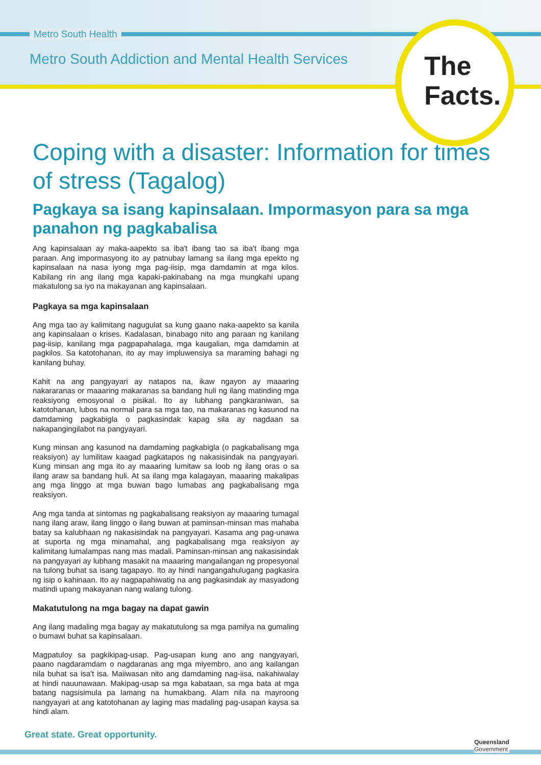Metro South Health
Metro South Addiction and Mental Health Services
The
Facts.
Coping with a disaster: Information for times of stress (Tagalog)
Pagkaya sa isang kapinsalaan. Impormasyon para sa mga panahon ng pagkabalisa
Ang kapinsalaan ay maka-aapekto sa iba't ibang tao sa iba't ibang mga paraan. Ang impormasyong ito ay patnubay lamang sa ilang mga epekto ng kapinsalaan na nasa iyong mga pag-iisip, mga damdamin at mga kilos. Kabilang rin ang ilang mga kapaki-pakinabang na mga mungkahi upang makatulong sa iyo na makayanan ang kapinsalaan.
Pagkaya sa mga kapinsalaan
Ang mga tao ay kalimitang nagugulat sa kung gaano naka-aapekto sa kanila ang kapinsalaan o krises. Kadalasan, binabago nito ang paraan ng kanilang pag-iisip, kanilang mga pagpapahalaga, mga kaugalian, mga damdamin at pagkilos. Sa katotohanan, ito ay may impluwensiya sa maraming bahagi ng kanilang buhay.
Kahit na ang pangyayari ay natapos na, ikaw ngayon ay maaaring nakararanas or maaaring makaranas sa bandang huli ng ilang matinding mga reaksiyong emosyonal o pisikal. Ito ay lubhang pangkaraniwan, sa katotohanan, lubos na normal para sa mga tao, na makaranas ng kasunod na damdaming pagkabigla o pagkasindak kapag sila ay nagdaan sa nakapangingilabot na pangyayari.
Kung minsan ang kasunod na damdaming pagkabigla (o pagkabalisang mga reaksiyon) ay lumilitaw kaagad pagkatapos ng nakasisindak na pangyayari. Kung minsan ang mga ito ay maaaring lumitaw sa loob ng ilang oras o sa ilang araw sa bandang huli. At sa ilang mga kalagayan, maaaring makalipas ang mga linggo at mga buwan bago lumabas ang pagkabalisang mga reaksiyon.
Ang mga tanda at sintomas ng pagkabalisang reaksiyon ay maaaring tumagal nang ilang araw, ilang linggo o ilang buwan at paminsan-minsan mas mahaba batay sa kalubhaan ng nakasisindak na pangyayari. Kasama ang pag-unawa at suporta ng mga minamahal, ang pagkabalisang mga reaksiyon ay kalimitang lumalampas nang mas madali. Paminsan-minsan ang nakasisindak na pangyayari ay lubhang masakit na maaaring mangailangan ng propesyonal na tulong buhat sa isang tagapayo. Ito ay hindi nangangahulugang pagkasira ng isip o kahinaan. Ito ay nagpapahiwatig na ang pagkasindak ay masyadong matindi upang makayanan nang walang tulong.
Makatutulong na mga bagay na dapat gawin
Ang ilang madaling mga bagay ay makatutulong sa mga pamilya na gumaling o bumawi buhat sa kapinsalaan.
Magpatuloy sa pagkikipag-usap. Pag-usapan kung ano ang nangyayari, paano nagdaramdam o nagdaranas ang mga miyembro, ano ang kailangan nila buhat sa isa't isa. Maiiwasan nito ang damdaming nag-iisa, nakahiwalay at hindi nauunawaan. Makipag-usap sa mga kabataan, sa mga bata at mga batang nagsisimula pa lamang na humakbang. Alam nila na mayroong nangyayari at ang katotohanan ay laging mas madaling pag-usapan kaysa sa hindi alam.
Great state. Great opportunity.
Queensland
Government